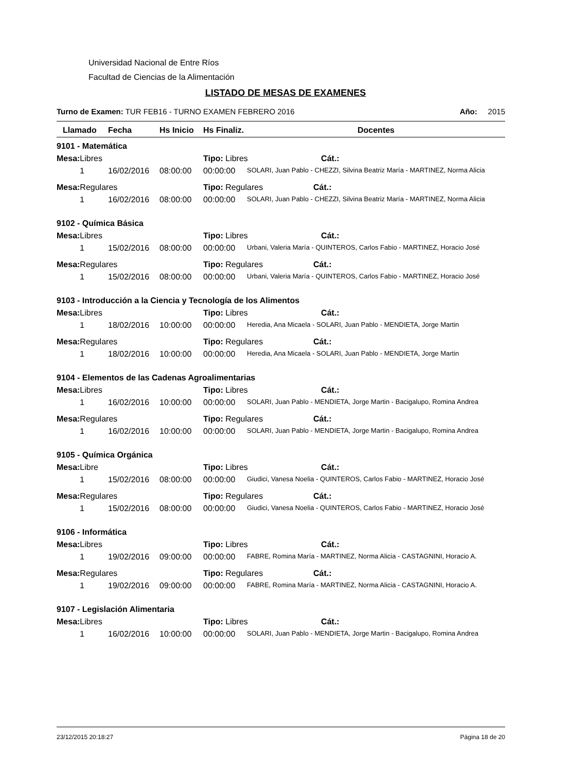Universidad Nacional de Entre Ríos
Facultad de Ciencias de la Alimentación
LISTADO DE MESAS DE EXAMENES
Turno de Examen: TUR FEB16 - TURNO EXAMEN FEBRERO 2016 Año: 2015
| Llamado | Fecha | Hs Inicio | Hs Finaliz. | Docentes |
| --- | --- | --- | --- | --- |
| 9101 - Matemática | | | | |
| Mesa: Libres | | | Tipo: Libres Cát.: | |
| 1 | 16/02/2016 | 08:00:00 | 00:00:00 | SOLARI, Juan Pablo - CHEZZI, Silvina Beatriz María - MARTINEZ, Norma Alicia |
| Mesa: Regulares | | | Tipo: Regulares Cát.: | |
| 1 | 16/02/2016 | 08:00:00 | 00:00:00 | SOLARI, Juan Pablo - CHEZZI, Silvina Beatriz María - MARTINEZ, Norma Alicia |
| 9102 - Química Básica | | | | |
| Mesa: Libres | | | Tipo: Libres Cát.: | |
| 1 | 15/02/2016 | 08:00:00 | 00:00:00 | Urbani, Valeria María - QUINTEROS, Carlos Fabio - MARTINEZ, Horacio José |
| Mesa: Regulares | | | Tipo: Regulares Cát.: | |
| 1 | 15/02/2016 | 08:00:00 | 00:00:00 | Urbani, Valeria María - QUINTEROS, Carlos Fabio - MARTINEZ, Horacio José |
| 9103 - Introducción a la Ciencia y Tecnología de los Alimentos | | | | |
| Mesa: Libres | | | Tipo: Libres Cát.: | |
| 1 | 18/02/2016 | 10:00:00 | 00:00:00 | Heredia, Ana Micaela - SOLARI, Juan Pablo - MENDIETA, Jorge Martin |
| Mesa: Regulares | | | Tipo: Regulares Cát.: | |
| 1 | 18/02/2016 | 10:00:00 | 00:00:00 | Heredia, Ana Micaela - SOLARI, Juan Pablo - MENDIETA, Jorge Martin |
| 9104 - Elementos de las Cadenas Agroalimentarias | | | | |
| Mesa: Libres | | | Tipo: Libres Cát.: | |
| 1 | 16/02/2016 | 10:00:00 | 00:00:00 | SOLARI, Juan Pablo - MENDIETA, Jorge Martin - Bacigalupo, Romina Andrea |
| Mesa: Regulares | | | Tipo: Regulares Cát.: | |
| 1 | 16/02/2016 | 10:00:00 | 00:00:00 | SOLARI, Juan Pablo - MENDIETA, Jorge Martin - Bacigalupo, Romina Andrea |
| 9105 - Química Orgánica | | | | |
| Mesa: Libre | | | Tipo: Libres Cát.: | |
| 1 | 15/02/2016 | 08:00:00 | 00:00:00 | Giudici, Vanesa Noelia - QUINTEROS, Carlos Fabio - MARTINEZ, Horacio José |
| Mesa: Regulares | | | Tipo: Regulares Cát.: | |
| 1 | 15/02/2016 | 08:00:00 | 00:00:00 | Giudici, Vanesa Noelia - QUINTEROS, Carlos Fabio - MARTINEZ, Horacio José |
| 9106 - Informática | | | | |
| Mesa: Libres | | | Tipo: Libres Cát.: | |
| 1 | 19/02/2016 | 09:00:00 | 00:00:00 | FABRE, Romina María - MARTINEZ, Norma Alicia - CASTAGNINI, Horacio A. |
| Mesa: Regulares | | | Tipo: Regulares Cát.: | |
| 1 | 19/02/2016 | 09:00:00 | 00:00:00 | FABRE, Romina María - MARTINEZ, Norma Alicia - CASTAGNINI, Horacio A. |
| 9107 - Legislación Alimentaria | | | | |
| Mesa: Libres | | | Tipo: Libres Cát.: | |
| 1 | 16/02/2016 | 10:00:00 | 00:00:00 | SOLARI, Juan Pablo - MENDIETA, Jorge Martin - Bacigalupo, Romina Andrea |
23/12/2015 20:18:27 Página 18 de 20